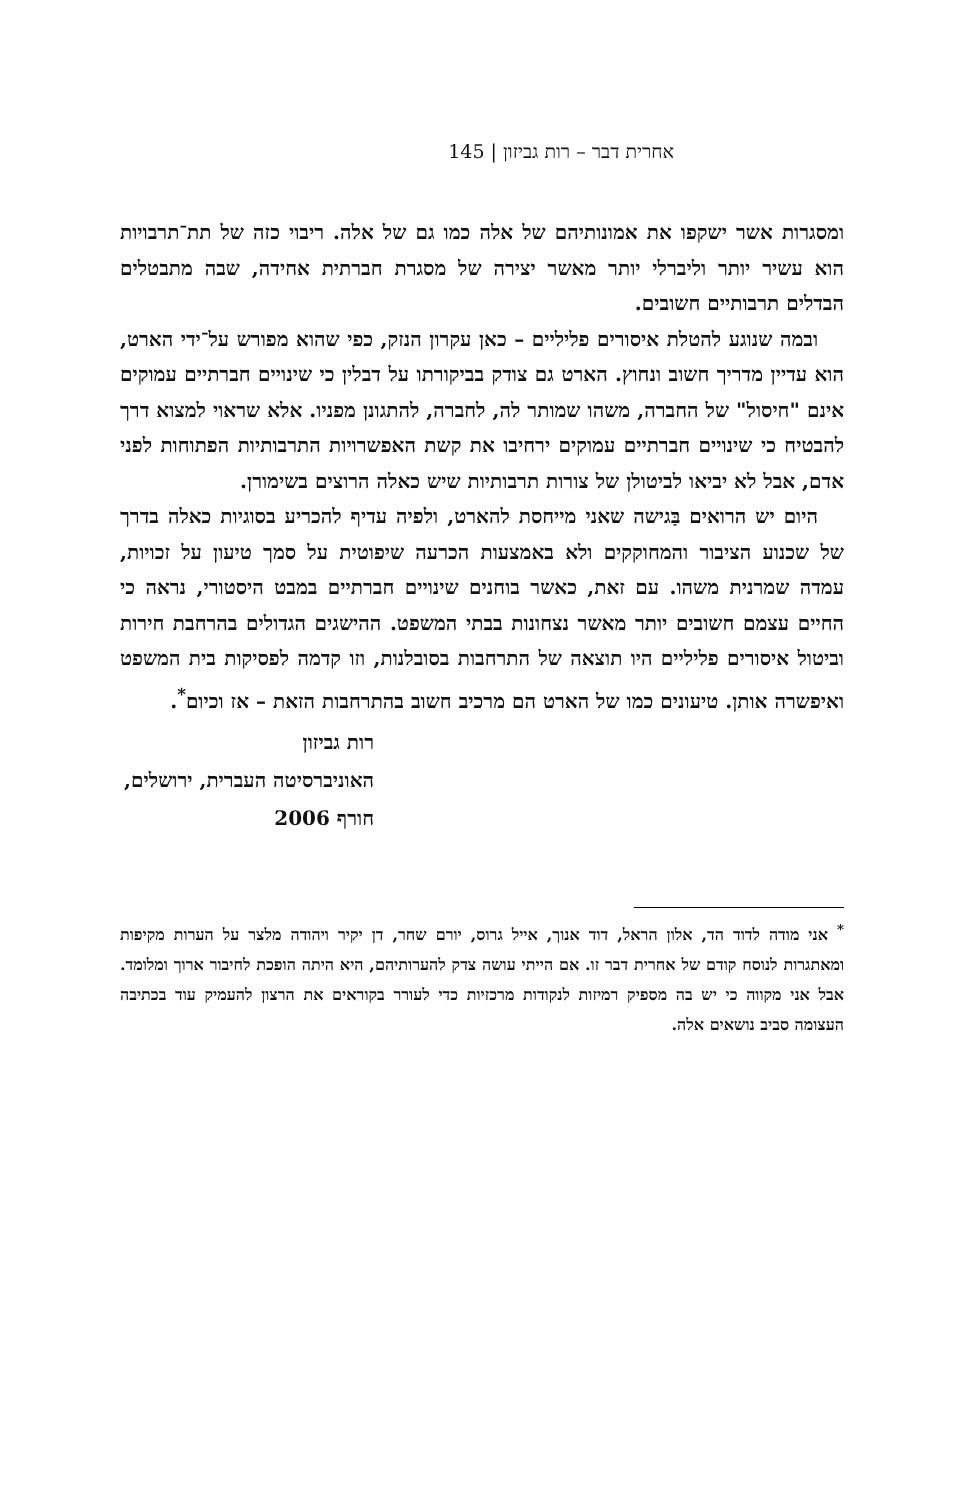אחרית דבר – רות גביזון | 145
ומסגרות אשר ישקפו את אמונותיהם של אלה כמו גם של אלה. ריבוי כזה של תת־תרבויות הוא עשיר יותר וליברלי יותר מאשר יצירה של מסגרת חברתית אחידה, שבה מתבטלים הבדלים תרבותיים חשובים.
ובמה שנוגע להטלת איסורים פליליים – כאן עקרון הנזק, כפי שהוא מפורש על־ידי הארט, הוא עדיין מדריך חשוב ונחוץ. הארט גם צודק בביקורתו על דבלין כי שינויים חברתיים עמוקים אינם "חיסול" של החברה, משהו שמותר לה, לחברה, להתגונן מפניו. אלא שראוי למצוא דרך להבטיח כי שינויים חברתיים עמוקים ירחיבו את קשת האפשרויות התרבותיות הפתוחות לפני אדם, אבל לא יביאו לביטולן של צורות תרבותיות שיש כאלה הרוצים בשימורן.
היום יש הרואים בַּגישה שאני מייחסת להארט, ולפיה עדיף להכריע בסוגיות כאלה בדרך של שכנוע הציבור והמחוקקים ולא באמצעות הכרעה שיפוטית על סמך טיעון על זכויות, עמדה שמרנית משהו. עם זאת, כאשר בוחנים שינויים חברתיים במבט היסטורי, נראה כי החיים עצמם חשובים יותר מאשר נצחונות בבתי המשפט. ההישגים הגדולים בהרחבת חירות וביטול איסורים פליליים היו תוצאה של התרחבות בסובלנות, וזו קדמה לפסיקות בית המשפט ואיפשרה אותן. טיעונים כמו של הארט הם מרכיב חשוב בהתרחבות הזאת – אז וכיום<sup>*</sup>.
רות גביזון
האוניברסיטה העברית, ירושלים,
חורף 2006
<sup>*</sup> אני מודה לדוד הד, אלון הראל, דוד אנוך, אייל גרוס, יורם שחר, דן יקיר ויהודה מלצר על הערות מקיפות ומאתגרות לנוסח קודם של אחרית דבר זו. אם הייתי עושה צדק להערותיהם, היא היתה הופכת לחיבור ארוך ומלומד. אבל אני מקווה כי יש בה מספיק רמיזות לנקודות מרכזיות כדי לעורר בקוראים את הרצון להעמיק עוד בכתיבה העצומה סביב נושאים אלה.